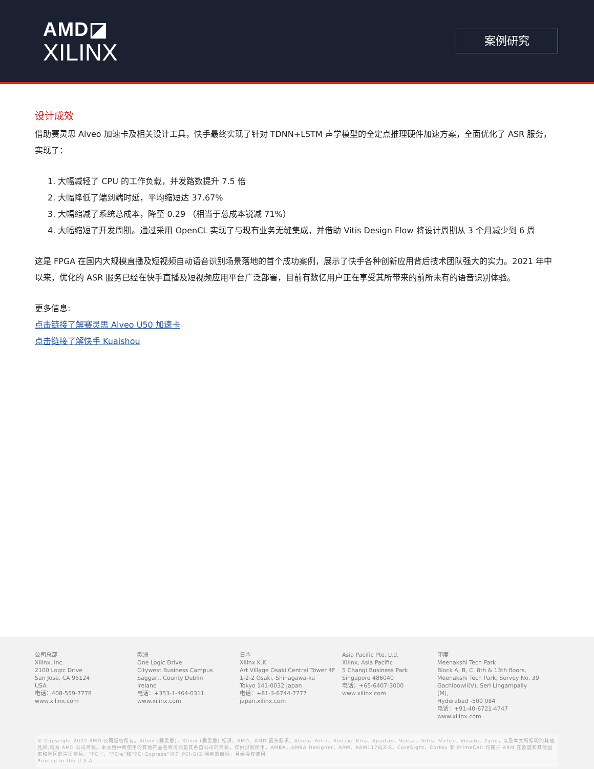AMD◪
XILINX
案例研究
设计成效
借助赛灵思 Alveo 加速卡及相关设计工具，快手最终实现了针对 TDNN+LSTM 声学模型的全定点推理硬件加速方案，全面优化了 ASR 服务，实现了：
1. 大幅减轻了 CPU 的工作负载，并发路数提升 7.5 倍
2. 大幅降低了端到端时延，平均缩短达 37.67%
3. 大幅缩减了系统总成本，降至 0.29 （相当于总成本锐减 71%）
4. 大幅缩短了开发周期。通过采用 OpenCL 实现了与现有业务无缝集成，并借助 Vitis Design Flow 将设计周期从 3 个月减少到 6 周
这是 FPGA 在国内大规模直播及短视频自动语音识别场景落地的首个成功案例，展示了快手各种创新应用背后技术团队强大的实力。2021 年中以来，优化的 ASR 服务已经在快手直播及短视频应用平台广泛部署，目前有数亿用户正在享受其所带来的前所未有的语音识别体验。
更多信息:
点击链接了解赛灵思 Alveo U50 加速卡
点击链接了解快手 Kuaishou
公司总部
Xilinx, Inc.
2100 Logic Drive
San Jose, CA 95124
USA
电话：408-559-7778
www.xilinx.com
欧洲
One Logic Drive
Citywest Business Campus
Saggart, County Dublin
Ireland
电话：+353-1-464-0311
www.xilinx.com
日本
Xilinx K.K.
Art Village Osaki Central Tower 4F
1-2-2 Osaki, Shinagawa-ku
Tokyo 141-0032 Japan
电话：+81-3-6744-7777
japan.xilinx.com
Asia Pacific Pte. Ltd.
Xilinx, Asia Pacific
5 Changi Business Park
Singapore 486040
电话：+65-6407-3000
www.xilinx.com
印度
Meenakshi Tech Park
Block A, B, C, 8th & 13th floors,
Meenakshi Tech Park, Survey No. 39
Gachibowli(V), Seri Lingampally (M),
Hyderabad -500 084
电话：+91-40-6721-4747
www.xilinx.com
© Copyright 2022 AMD 公司版权所有。Xilinx (赛灵思)、Xilinx (赛灵思) 标识、AMD、AMD 箭头标识、Alveo、Artix、Kintex、Kria、Spartan、Versal、Vitis、Virtex、Vivado、Zynq，以及本文所标明的其他品牌,均为 AMD 公司商标。本文档中所使用的其他产品名称可能是其各自公司的商标，仅供识别所用。AMBA、AMBA Designer、ARM、ARM1176JZ-S、CoreSight、Cortex 和 PrimeCell 均属于 ARM 在欧盟和其他国家和地区的注册商标。“PCI”、“PCIe”和“PCI Express”均为 PCI-SIG 拥有的商标，且经授权使用。
Printed in the U.S.A.